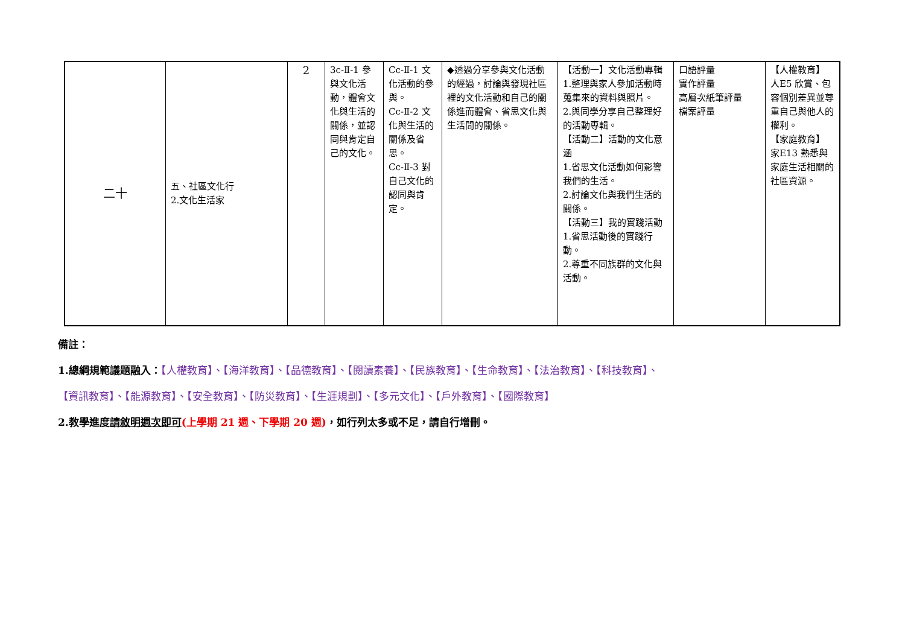| 二十 | 五、社區文化行 2.文化生活家 | 2 | 3c-Ⅱ-1 參與文化活動，體會文化與生活的關係，並認同與肯定自己的文化。 | Cc-Ⅱ-1 文化活動的參與。 Cc-Ⅱ-2 文化與生活的關係及省思。 Cc-Ⅱ-3 對自己文化的認同與肯定。 | ◆透過分享參與文化活動的經過，討論與發現社區裡的文化活動和自己的關係進而體會、省思文化與生活間的關係。 | 【活動一】文化活動專輯 1.整理與家人參加活動時蒐集來的資料與照片。 2.與同學分享自己整理好的活動專輯。 【活動二】活動的文化意涵 1.省思文化活動如何影響我們的生活。 2.討論文化與我們生活的關係。 【活動三】我的實踐活動 1.省思活動後的實踐行動。 2.尊重不同族群的文化與活動。 | 口語評量 實作評量 高層次紙筆評量 檔案評量 | 【人權教育】 人E5 欣賞、包容個別差異並尊重自己與他人的權利。 【家庭教育】 家E13 熟悉與家庭生活相關的社區資源。 |
備註：
1.總綱規範議題融入：【人權教育】、【海洋教育】、【品德教育】、【閱讀素養】、【民族教育】、【生命教育】、【法治教育】、【科技教育】、
【資訊教育】、【能源教育】、【安全教育】、【防災教育】、【生涯規劃】、【多元文化】、【戶外教育】、【國際教育】
2.教學進度請敘明週次即可(上學期 21 週、下學期 20 週)，如行列太多或不足，請自行增刪。